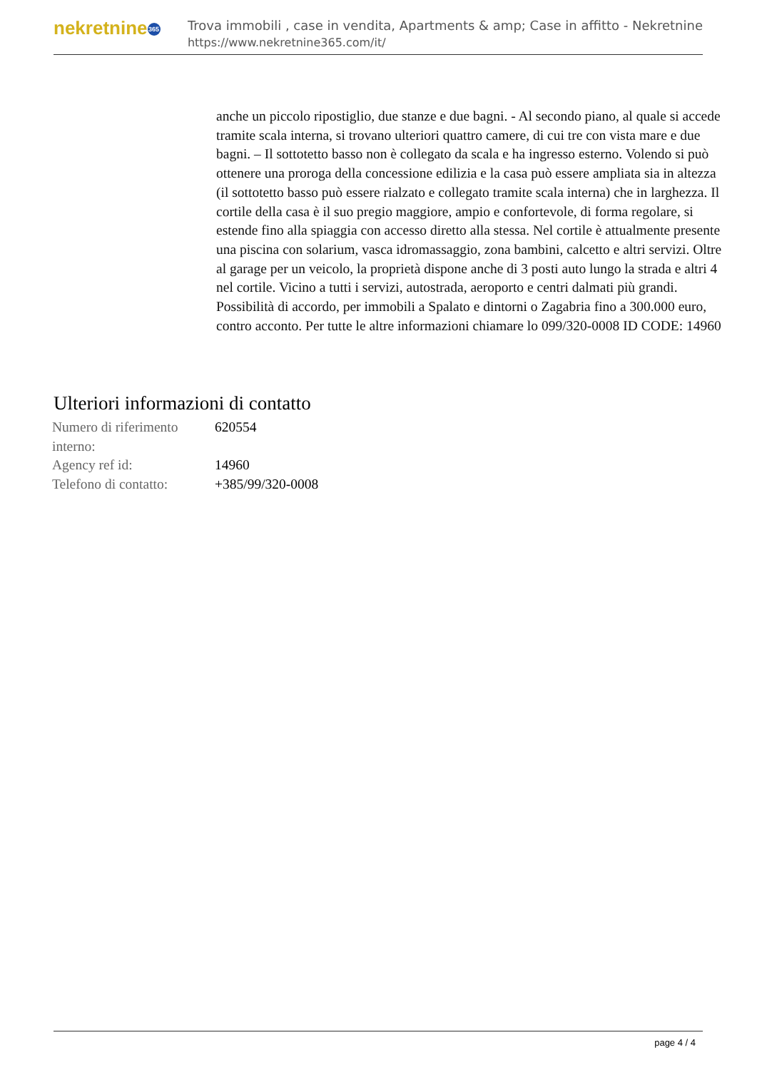nekretnine 365
Trova immobili , case in vendita, Apartments & amp; Case in affitto - Nekretnine
https://www.nekretnine365.com/it/
anche un piccolo ripostiglio, due stanze e due bagni. - Al secondo piano, al quale si accede tramite scala interna, si trovano ulteriori quattro camere, di cui tre con vista mare e due bagni. – Il sottotetto basso non è collegato da scala e ha ingresso esterno. Volendo si può ottenere una proroga della concessione edilizia e la casa può essere ampliata sia in altezza (il sottotetto basso può essere rialzato e collegato tramite scala interna) che in larghezza. Il cortile della casa è il suo pregio maggiore, ampio e confortevole, di forma regolare, si estende fino alla spiaggia con accesso diretto alla stessa. Nel cortile è attualmente presente una piscina con solarium, vasca idromassaggio, zona bambini, calcetto e altri servizi. Oltre al garage per un veicolo, la proprietà dispone anche di 3 posti auto lungo la strada e altri 4 nel cortile. Vicino a tutti i servizi, autostrada, aeroporto e centri dalmati più grandi. Possibilità di accordo, per immobili a Spalato e dintorni o Zagabria fino a 300.000 euro, contro acconto. Per tutte le altre informazioni chiamare lo 099/320-0008 ID CODE: 14960
Ulteriori informazioni di contatto
| Numero di riferimento interno: | 620554 |
| Agency ref id: | 14960 |
| Telefono di contatto: | +385/99/320-0008 |
page 4 / 4